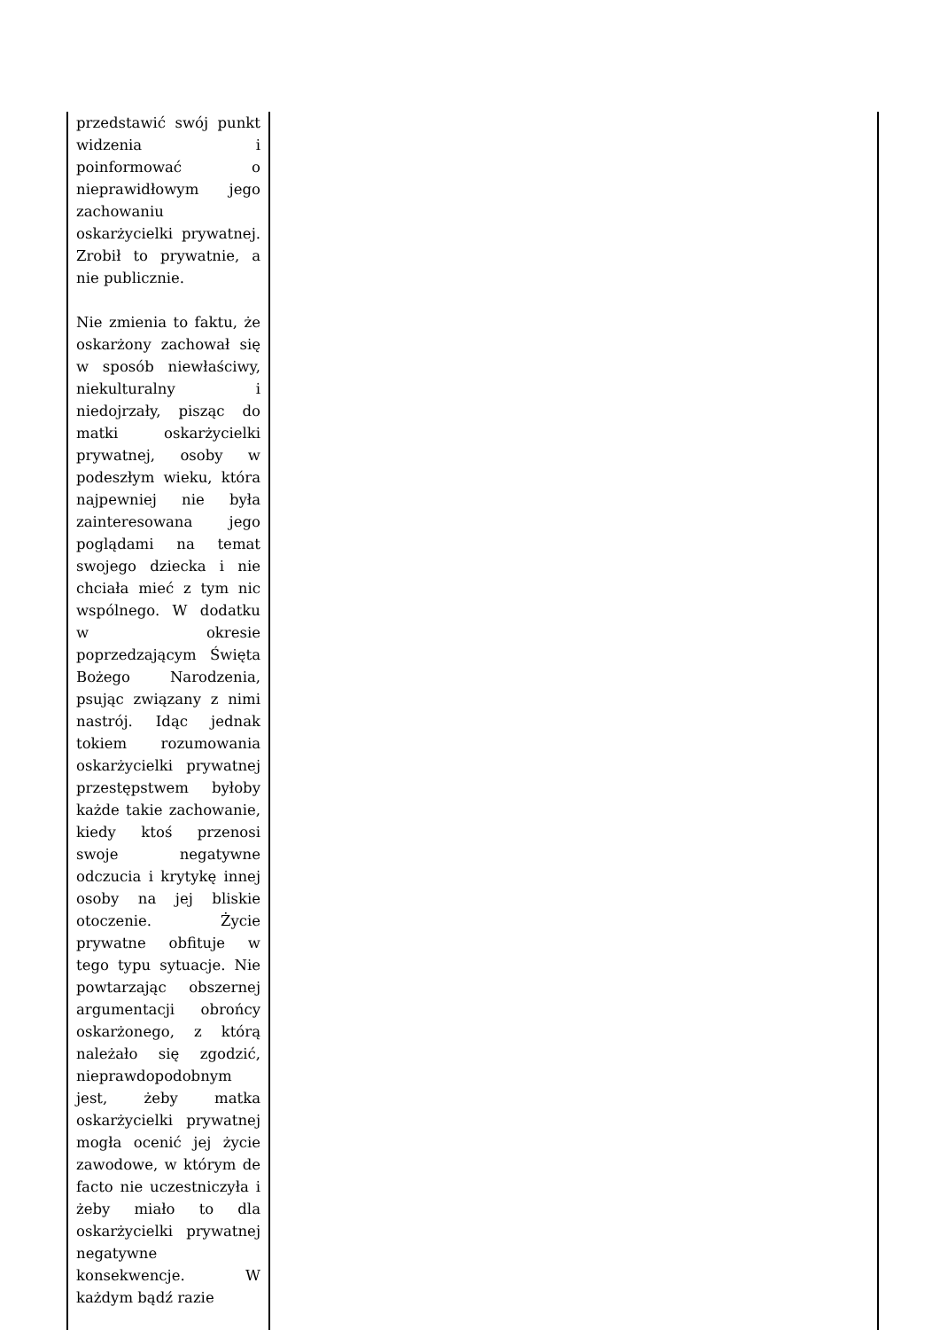| przedstawić swój punkt widzenia i poinformować o nieprawidłowym jego zachowaniu oskarżycielki prywatnej. Zrobił to prywatnie, a nie publicznie. Nie zmienia to faktu, że oskarżony zachował się w sposób niewłaściwy, niekulturalny i niedojrzały, pisząc do matki oskarżycielki prywatnej, osoby w podeszłym wieku, która najpewniej nie była zainteresowana jego poglądami na temat swojego dziecka i nie chciała mieć z tym nic wspólnego. W dodatku w okresie poprzedzającym Święta Bożego Narodzenia, psując związany z nimi nastrój. Idąc jednak tokiem rozumowania oskarżycielki prywatnej przestępstwem byłoby każde takie zachowanie, kiedy ktoś przenosi swoje negatywne odczucia i krytykę innej osoby na jej bliskie otoczenie. Życie prywatne obfituje w tego typu sytuacje. Nie powtarzając obszernej argumentacji obrońcy oskarżonego, z którą należało się zgodzić, nieprawdopodobnym jest, żeby matka oskarżycielki prywatnej mogła ocenić jej życie zawodowe, w którym de facto nie uczestniczyła i żeby miało to dla oskarżycielki prywatnej negatywne konsekwencje. W każdym bądź razie | |